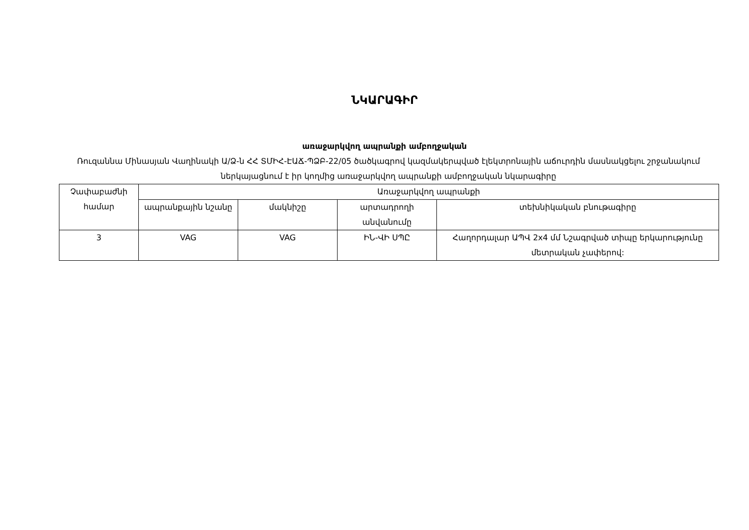ՆԿԱՐԱԳԻՐ
առաջարկվող ապրանքի ամբողջական
Ռուզաննա Մինասյան Վաղինակի Ա/Ձ-ն ՀՀ ՏՄԻՀ-ԷԱՃ-ՊՁԲ-22/05 ծածկագրով կազմակերպված էլեկտրոնային աճուրդին մասնակցելու շրջանակում ներկայացնում է իր կողմից առաջարկվող ապրանքի ամբողջական նկարագիրը
| Չափաբաժնի համար | Առաջարկվող ապրանքի | | | |
| --- | --- | --- | --- | --- |
| | ապրանքային նշանը | մակնիշը | արտադրողի անվանումը | տեխնիկական բնութագիրը |
| 3 | VAG | VAG | ԻՆ-ՎԻ ՍՊԸ | Հաղորդալար ԱՊՎ 2x4 մմ Նշագրված տիպը երկարությունը մետրական չափերով: |